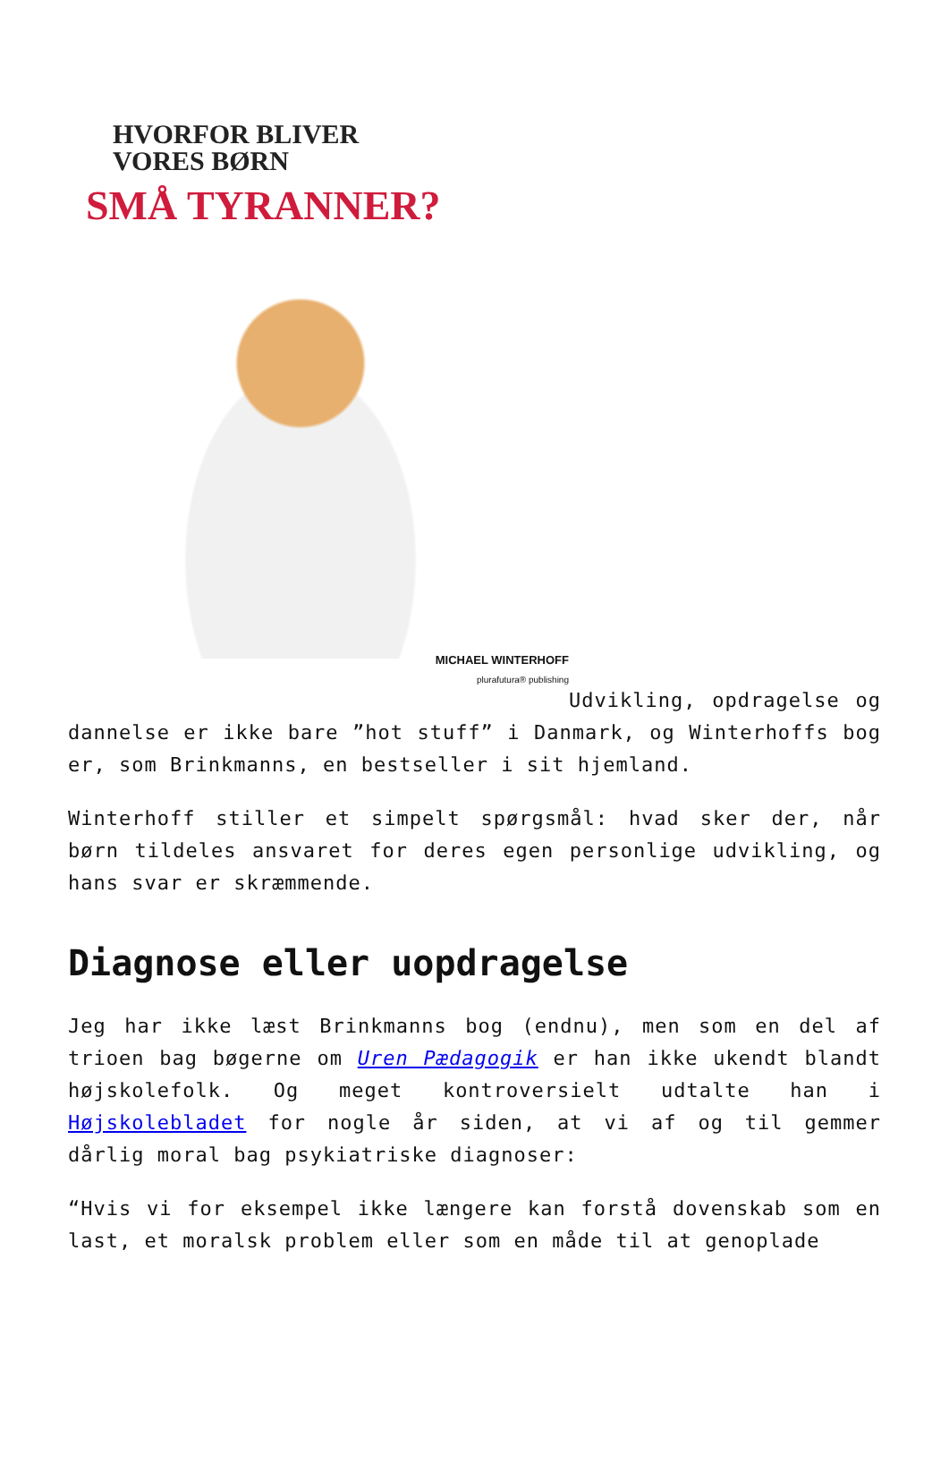HVORFOR BLIVER
VORES BØRN
SMÅ TYRANNER?
MICHAEL WINTERHOFF
plurafutura® publishing
Udvikling, opdragelse og dannelse er ikke bare ”hot stuff” i Danmark, og Winterhoffs bog er, som Brinkmanns, en bestseller i sit hjemland.
Winterhoff stiller et simpelt spørgsmål: hvad sker der, når børn tildeles ansvaret for deres egen personlige udvikling, og hans svar er skræmmende.
Diagnose eller uopdragelse
Jeg har ikke læst Brinkmanns bog (endnu), men som en del af trioen bag bøgerne om Uren Pædagogik er han ikke ukendt blandt højskolefolk. Og meget kontroversielt udtalte han i Højskolebladet for nogle år siden, at vi af og til gemmer dårlig moral bag psykiatriske diagnoser:
“Hvis vi for eksempel ikke længere kan forstå dovenskab som en last, et moralsk problem eller som en måde til at genoplade